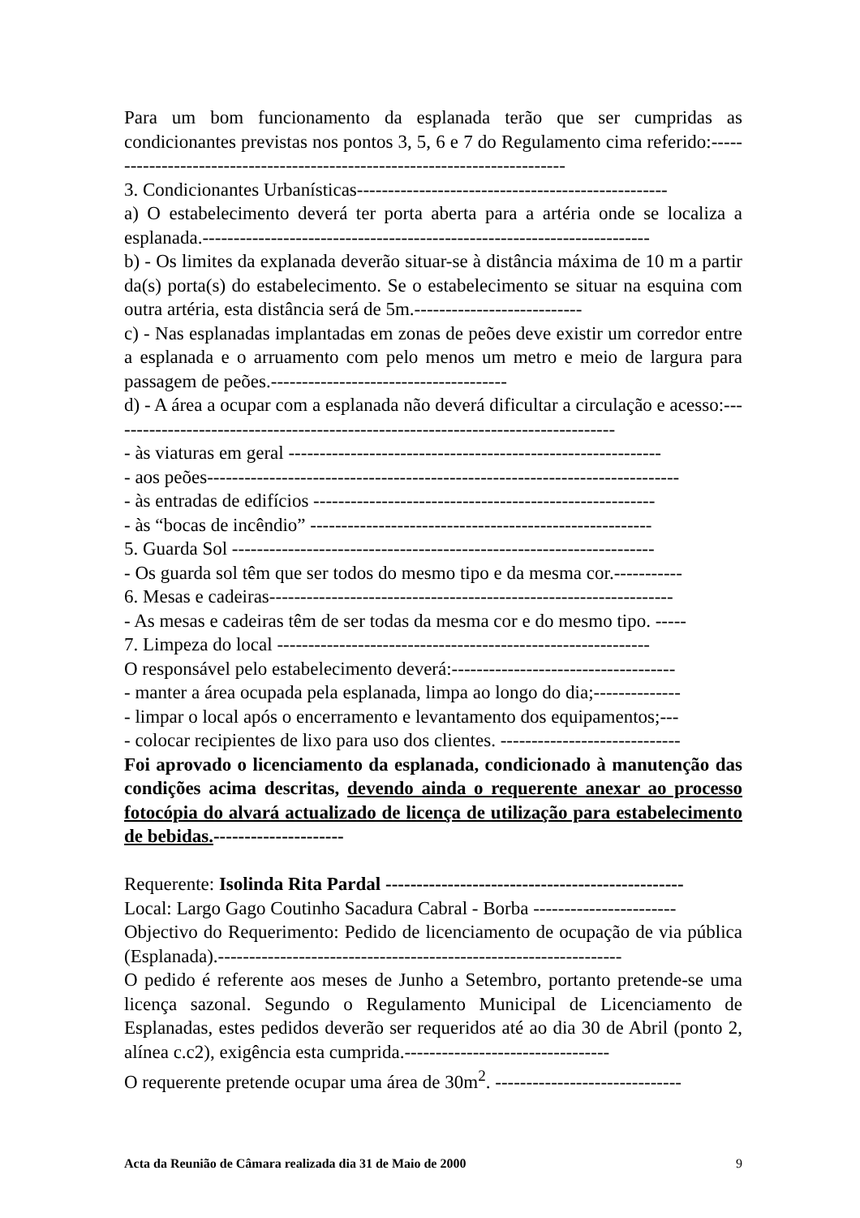Para um bom funcionamento da esplanada terão que ser cumpridas as condicionantes previstas nos pontos 3, 5, 6 e 7 do Regulamento cima referido:----------------------------------------------------------------------------
3. Condicionantes Urbanísticas--------------------------------------------------
a) O estabelecimento deverá ter porta aberta para a artéria onde se localiza a esplanada.------------------------------------------------------------------------
b) - Os limites da explanada deverão situar-se à distância máxima de 10 m a partir da(s) porta(s) do estabelecimento. Se o estabelecimento se situar na esquina com outra artéria, esta distância será de 5m.---------------------------
c) - Nas esplanadas implantadas em zonas de peões deve existir um corredor entre a esplanada e o arruamento com pelo menos um metro e meio de largura para passagem de peões.--------------------------------------
d) - A área a ocupar com a esplanada não deverá dificultar a circulação e acesso:----------------------------------------------------------------------------------
- às viaturas em geral ------------------------------------------------------------
- aos peões----------------------------------------------------------------------------
- às entradas de edifícios -------------------------------------------------------
- às “bocas de incêndio” -------------------------------------------------------
5. Guarda Sol --------------------------------------------------------------------
- Os guarda sol têm que ser todos do mesmo tipo e da mesma cor.-----------
6. Mesas e cadeiras-----------------------------------------------------------------
- As mesas e cadeiras têm de ser todas da mesma cor e do mesmo tipo. -----
7. Limpeza do local ------------------------------------------------------------
O responsável pelo estabelecimento deverá:------------------------------------
- manter a área ocupada pela esplanada, limpa ao longo do dia;--------------
- limpar o local após o encerramento e levantamento dos equipamentos;---
- colocar recipientes de lixo para uso dos clientes. -----------------------------
Foi aprovado o licenciamento da esplanada, condicionado à manutenção das condições acima descritas, devendo ainda o requerente anexar ao processo fotocópia do alvará actualizado de licença de utilização para estabelecimento de bebidas.---------------------
Requerente: Isolinda Rita Pardal ------------------------------------------------
Local: Largo Gago Coutinho Sacadura Cabral - Borba -----------------------
Objectivo do Requerimento: Pedido de licenciamento de ocupação de via pública (Esplanada).-----------------------------------------------------------------
O pedido é referente aos meses de Junho a Setembro, portanto pretende-se uma licença sazonal. Segundo o Regulamento Municipal de Licenciamento de Esplanadas, estes pedidos deverão ser requeridos até ao dia 30 de Abril (ponto 2, alínea c.c2), exigência esta cumprida.---------------------------------
O requerente pretende ocupar uma área de 30m<sup>2</sup>. ------------------------------
Acta da Reunião de Câmara realizada dia 31 de Maio de 2000 9